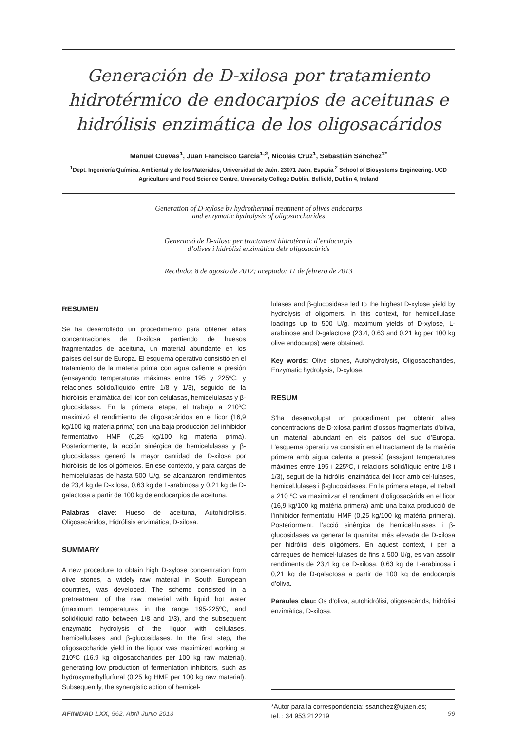Generación de D-xilosa por tratamiento hidrotérmico de endocarpios de aceitunas e hidrólisis enzimática de los oligosacáridos
Manuel Cuevas<sup>1</sup>, Juan Francisco García<sup>1,2</sup>, Nicolás Cruz<sup>1</sup>, Sebastián Sánchez<sup>1*</sup>
<sup>1</sup> Dept. Ingeniería Química, Ambiental y de los Materiales, Universidad de Jaén. 23071 Jaén, España <sup>2</sup> School of Biosystems Engineering. UCD Agriculture and Food Science Centre, University College Dublin. Belfield, Dublin 4, Ireland
Generation of D-xylose by hydrothermal treatment of olives endocarps
and enzymatic hydrolysis of oligosaccharides
Generació de D-xilosa per tractament hidrotèrmic d’endocarpis
d’olives i hidròlisi enzimàtica dels oligosacàrids
Recibido: 8 de agosto de 2012; aceptado: 11 de febrero de 2013
RESUMEN
Se ha desarrollado un procedimiento para obtener altas concentraciones de D-xilosa partiendo de huesos fragmentados de aceituna, un material abundante en los países del sur de Europa. El esquema operativo consistió en el tratamiento de la materia prima con agua caliente a presión (ensayando temperaturas máximas entre 195 y 225ºC, y relaciones sólido/líquido entre 1/8 y 1/3), seguido de la hidrólisis enzimática del licor con celulasas, hemicelulasas y β-glucosidasas. En la primera etapa, el trabajo a 210ºC maximizó el rendimiento de oligosacáridos en el licor (16,9 kg/100 kg materia prima) con una baja producción del inhibidor fermentativo HMF (0,25 kg/100 kg materia prima). Posteriormente, la acción sinérgica de hemicelulasas y β-glucosidasas generó la mayor cantidad de D-xilosa por hidrólisis de los oligómeros. En ese contexto, y para cargas de hemicelulasas de hasta 500 U/g, se alcanzaron rendimientos de 23,4 kg de D-xilosa, 0,63 kg de L-arabinosa y 0,21 kg de D-galactosa a partir de 100 kg de endocarpios de aceituna.
Palabras clave: Hueso de aceituna, Autohidrólisis, Oligosacáridos, Hidrólisis enzimática, D-xilosa.
SUMMARY
A new procedure to obtain high D-xylose concentration from olive stones, a widely raw material in South European countries, was developed. The scheme consisted in a pretreatment of the raw material with liquid hot water (maximum temperatures in the range 195-225ºC, and solid/liquid ratio between 1/8 and 1/3), and the subsequent enzymatic hydrolysis of the liquor with cellulases, hemicellulases and β-glucosidases. In the first step, the oligosaccharide yield in the liquor was maximized working at 210ºC (16.9 kg oligosaccharides per 100 kg raw material), generating low production of fermentation inhibitors, such as hydroxymethylfurfural (0.25 kg HMF per 100 kg raw material). Subsequently, the synergistic action of hemicel-
lulases and β-glucosidase led to the highest D-xylose yield by hydrolysis of oligomers. In this context, for hemicellulase loadings up to 500 U/g, maximum yields of D-xylose, L-arabinose and D-galactose (23.4, 0.63 and 0.21 kg per 100 kg olive endocarps) were obtained.
Key words: Olive stones, Autohydrolysis, Oligosaccharides, Enzymatic hydrolysis, D-xylose.
RESUM
S’ha desenvolupat un procediment per obtenir altes concentracions de D-xilosa partint d’ossos fragmentats d’oliva, un material abundant en els països del sud d’Europa. L’esquema operatiu va consistir en el tractament de la matèria primera amb aigua calenta a pressió (assajant temperatures màximes entre 195 i 225ºC, i relacions sòlid/líquid entre 1/8 i 1/3), seguit de la hidròlisi enzimàtica del licor amb cel·lulases, hemicel.lulases i β-glucosidases. En la primera etapa, el treball a 210 ºC va maximitzar el rendiment d’oligosacàrids en el licor (16,9 kg/100 kg matèria primera) amb una baixa producció de l’inhibidor fermentatiu HMF (0,25 kg/100 kg matèria primera). Posteriorment, l’acció sinèrgica de hemicel·lulases i β-glucosidases va generar la quantitat més elevada de D-xilosa per hidròlisi dels oligòmers. En aquest context, i per a càrregues de hemicel·lulases de fins a 500 U/g, es van assolir rendiments de 23,4 kg de D-xilosa, 0,63 kg de L-arabinosa i 0,21 kg de D-galactosa a partir de 100 kg de endocarpis d’oliva.
Paraules clau: Os d’oliva, autohidrólisi, oligosacàrids, hidròlisi enzimàtica, D-xilosa.
*Autor para la correspondencia: ssanchez@ujaen.es;
tel. : 34 953 212219
AFINIDAD LXX, 562, Abril-Junio 2013 99